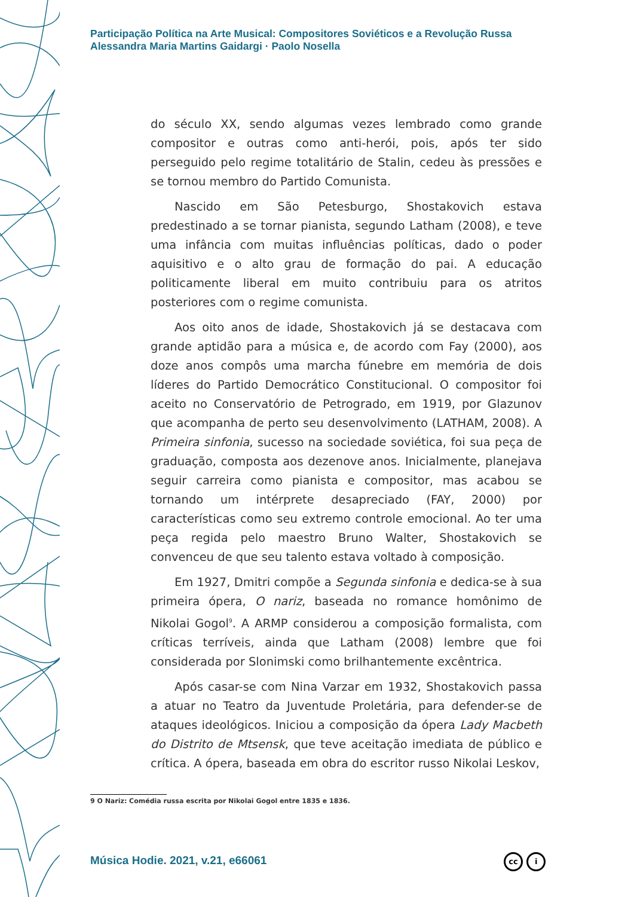Participação Política na Arte Musical: Compositores Soviéticos e a Revolução Russa
Alessandra Maria Martins Gaidargi · Paolo Nosella
do século XX, sendo algumas vezes lembrado como grande compositor e outras como anti-herói, pois, após ter sido perseguido pelo regime totalitário de Stalin, cedeu às pressões e se tornou membro do Partido Comunista.
Nascido em São Petesburgo, Shostakovich estava predestinado a se tornar pianista, segundo Latham (2008), e teve uma infância com muitas influências políticas, dado o poder aquisitivo e o alto grau de formação do pai. A educação politicamente liberal em muito contribuiu para os atritos posteriores com o regime comunista.
Aos oito anos de idade, Shostakovich já se destacava com grande aptidão para a música e, de acordo com Fay (2000), aos doze anos compôs uma marcha fúnebre em memória de dois líderes do Partido Democrático Constitucional. O compositor foi aceito no Conservatório de Petrogrado, em 1919, por Glazunov que acompanha de perto seu desenvolvimento (LATHAM, 2008). A Primeira sinfonia, sucesso na sociedade soviética, foi sua peça de graduação, composta aos dezenove anos. Inicialmente, planejava seguir carreira como pianista e compositor, mas acabou se tornando um intérprete desapreciado (FAY, 2000) por características como seu extremo controle emocional. Ao ter uma peça regida pelo maestro Bruno Walter, Shostakovich se convenceu de que seu talento estava voltado à composição.
Em 1927, Dmitri compõe a Segunda sinfonia e dedica-se à sua primeira ópera, O nariz, baseada no romance homônimo de Nikolai Gogol<sup>9</sup>. A ARMP considerou a composição formalista, com críticas terríveis, ainda que Latham (2008) lembre que foi considerada por Slonimski como brilhantemente excêntrica.
Após casar-se com Nina Varzar em 1932, Shostakovich passa a atuar no Teatro da Juventude Proletária, para defender-se de ataques ideológicos. Iniciou a composição da ópera Lady Macbeth do Distrito de Mtsensk, que teve aceitação imediata de público e crítica. A ópera, baseada em obra do escritor russo Nikolai Leskov,
9 O Nariz: Comédia russa escrita por Nikolai Gogol entre 1835 e 1836.
Música Hodie. 2021, v.21, e66061
cc i